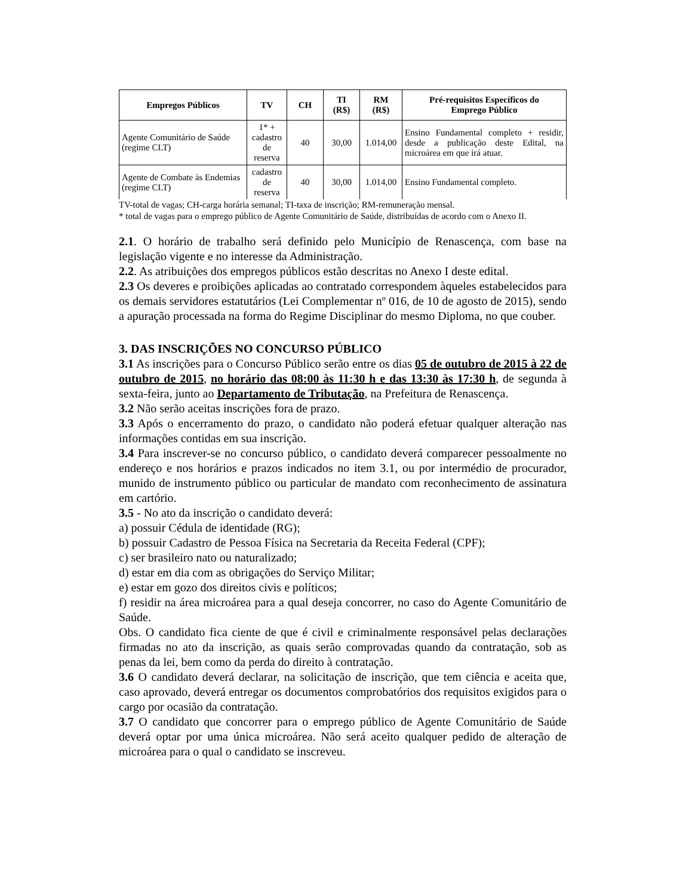| Empregos Públicos | TV | CH | TI (R$) | RM (R$) | Pré-requisitos Específicos do Emprego Público |
| --- | --- | --- | --- | --- | --- |
| Agente Comunitário de Saúde (regime CLT) | 1* + cadastro de reserva | 40 | 30,00 | 1.014,00 | Ensino Fundamental completo + residir, desde a publicação deste Edital, na microárea em que irá atuar. |
| Agente de Combate às Endemias (regime CLT) | cadastro de reserva | 40 | 30,00 | 1.014,00 | Ensino Fundamental completo. |
TV-total de vagas; CH-carga horária semanal; TI-taxa de inscrição; RM-remuneração mensal.
* total de vagas para o emprego público de Agente Comunitário de Saúde, distribuídas de acordo com o Anexo II.
2.1. O horário de trabalho será definido pelo Município de Renascença, com base na legislação vigente e no interesse da Administração.
2.2. As atribuições dos empregos públicos estão descritas no Anexo I deste edital.
2.3 Os deveres e proibições aplicadas ao contratado correspondem àqueles estabelecidos para os demais servidores estatutários (Lei Complementar nº 016, de 10 de agosto de 2015), sendo a apuração processada na forma do Regime Disciplinar do mesmo Diploma, no que couber.
3. DAS INSCRIÇÕES NO CONCURSO PÚBLICO
3.1 As inscrições para o Concurso Público serão entre os dias 05 de outubro de 2015 à 22 de outubro de 2015, no horário das 08:00 às 11:30 h e das 13:30 às 17:30 h, de segunda à sexta-feira, junto ao Departamento de Tributação, na Prefeitura de Renascença.
3.2 Não serão aceitas inscrições fora de prazo.
3.3 Após o encerramento do prazo, o candidato não poderá efetuar qualquer alteração nas informações contidas em sua inscrição.
3.4 Para inscrever-se no concurso público, o candidato deverá comparecer pessoalmente no endereço e nos horários e prazos indicados no item 3.1, ou por intermédio de procurador, munido de instrumento público ou particular de mandato com reconhecimento de assinatura em cartório.
3.5 - No ato da inscrição o candidato deverá:
a) possuir Cédula de identidade (RG);
b) possuir Cadastro de Pessoa Física na Secretaria da Receita Federal (CPF);
c) ser brasileiro nato ou naturalizado;
d) estar em dia com as obrigações do Serviço Militar;
e) estar em gozo dos direitos civis e políticos;
f) residir na área microárea para a qual deseja concorrer, no caso do Agente Comunitário de Saúde.
Obs. O candidato fica ciente de que é civil e criminalmente responsável pelas declarações firmadas no ato da inscrição, as quais serão comprovadas quando da contratação, sob as penas da lei, bem como da perda do direito à contratação.
3.6 O candidato deverá declarar, na solicitação de inscrição, que tem ciência e aceita que, caso aprovado, deverá entregar os documentos comprobatórios dos requisitos exigidos para o cargo por ocasião da contratação.
3.7 O candidato que concorrer para o emprego público de Agente Comunitário de Saúde deverá optar por uma única microárea. Não será aceito qualquer pedido de alteração de microárea para o qual o candidato se inscreveu.